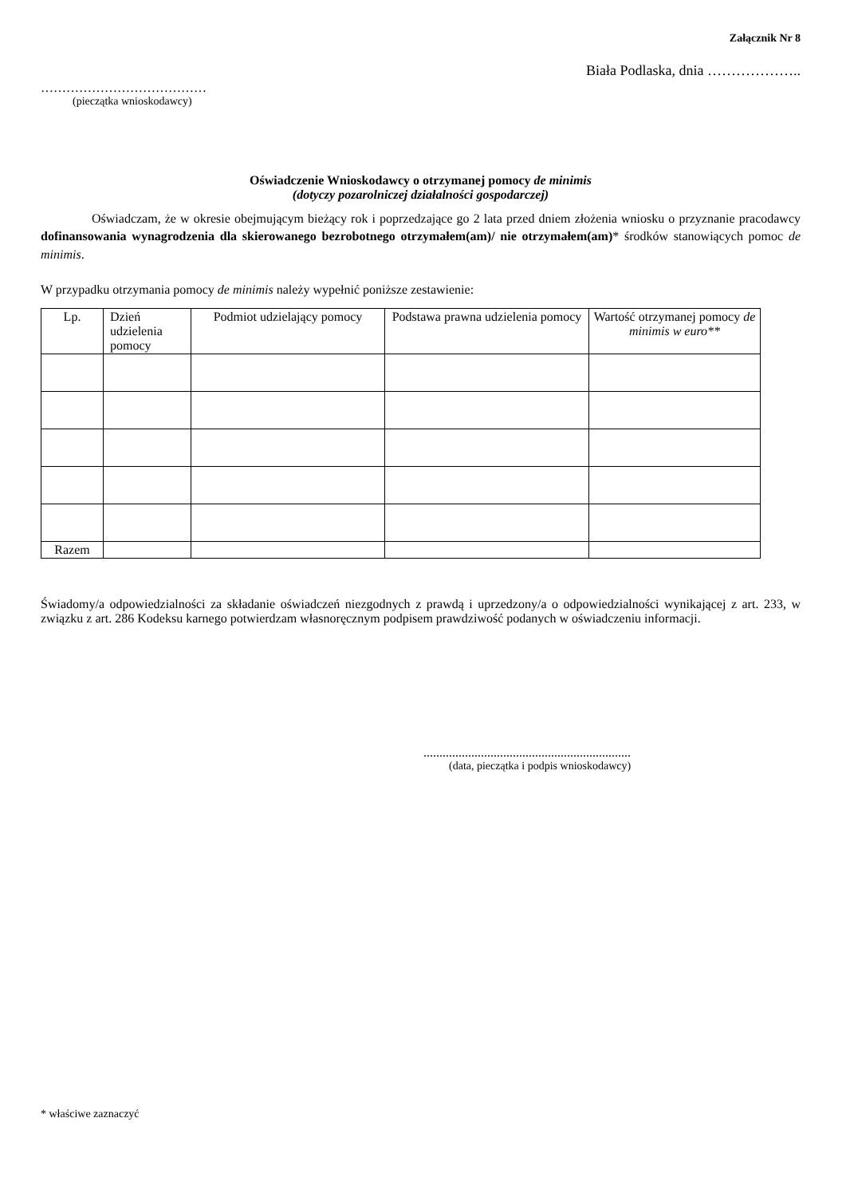Załącznik Nr 8
Biała Podlaska, dnia ………………..
…………………………………
(pieczątka wnioskodawcy)
Oświadczenie Wnioskodawcy o otrzymanej pomocy de minimis
(dotyczy pozarolniczej działalności gospodarczej)
Oświadczam, że w okresie obejmującym bieżący rok i poprzedzające go 2 lata przed dniem złożenia wniosku o przyznanie pracodawcy dofinansowania wynagrodzenia dla skierowanego bezrobotnego otrzymałem(am)/ nie otrzymałem(am)* środków stanowiących pomoc de minimis.
W przypadku otrzymania pomocy de minimis należy wypełnić poniższe zestawienie:
| Lp. | Dzień udzielenia pomocy | Podmiot udzielający pomocy | Podstawa prawna udzielenia pomocy | Wartość otrzymanej pomocy de minimis w euro** |
| --- | --- | --- | --- | --- |
| Razem | | | | |
Świadomy/a odpowiedzialności za składanie oświadczeń niezgodnych z prawdą i uprzedzony/a o odpowiedzialności wynikającej z art. 233, w związku z art. 286 Kodeksu karnego potwierdzam własnoręcznym podpisem prawdziwość podanych w oświadczeniu informacji.
.................................................................
(data, pieczątka i podpis wnioskodawcy)
* właściwe zaznaczyć